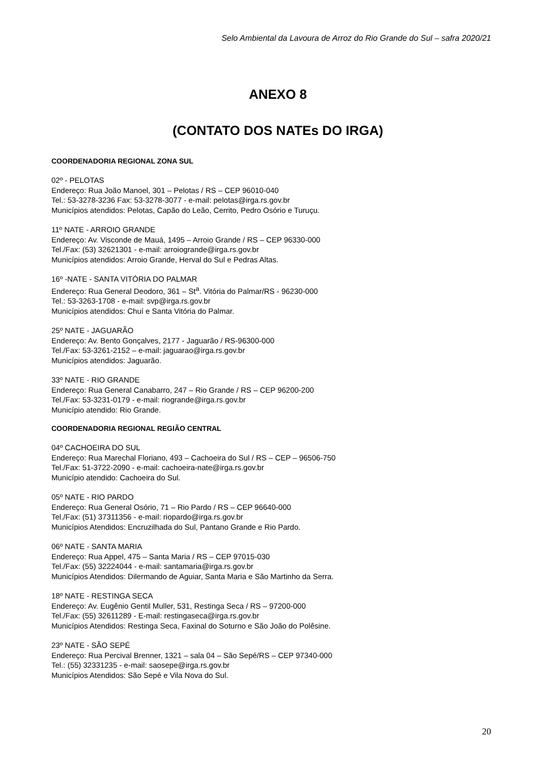Selo Ambiental da Lavoura de Arroz do Rio Grande do Sul – safra 2020/21
ANEXO 8
(CONTATO DOS NATEs DO IRGA)
COORDENADORIA REGIONAL ZONA SUL
02º - PELOTAS
Endereço: Rua João Manoel, 301 – Pelotas / RS – CEP 96010-040
Tel.: 53-3278-3236 Fax: 53-3278-3077 - e-mail: pelotas@irga.rs.gov.br
Municípios atendidos: Pelotas, Capão do Leão, Cerrito, Pedro Osório e Turuçu.
11º NATE - ARROIO GRANDE
Endereço: Av. Visconde de Mauá, 1495 – Arroio Grande / RS – CEP 96330-000
Tel./Fax: (53) 32621301 - e-mail: arroiogrande@irga.rs.gov.br
Municípios atendidos: Arroio Grande, Herval do Sul e Pedras Altas.
16º -NATE - SANTA VITÓRIA DO PALMAR
Endereço: Rua General Deodoro, 361 – St<sup>a</sup>. Vitória do Palmar/RS - 96230-000
Tel.: 53-3263-1708 - e-mail: svp@irga.rs.gov.br
Municípios atendidos: Chuí e Santa Vitória do Palmar.
25º NATE - JAGUARÃO
Endereço: Av. Bento Gonçalves, 2177 - Jaguarão / RS-96300-000
Tel./Fax: 53-3261-2152 – e-mail: jaguarao@irga.rs.gov.br
Municípios atendidos: Jaguarão.
33º NATE - RIO GRANDE
Endereço: Rua General Canabarro, 247 – Rio Grande / RS – CEP 96200-200
Tel./Fax: 53-3231-0179 - e-mail: riogrande@irga.rs.gov.br
Município atendido: Rio Grande.
COORDENADORIA REGIONAL REGIÃO CENTRAL
04º CACHOEIRA DO SUL
Endereço: Rua Marechal Floriano, 493 – Cachoeira do Sul / RS – CEP – 96506-750
Tel./Fax: 51-3722-2090 - e-mail: cachoeira-nate@irga.rs.gov.br
Município atendido: Cachoeira do Sul.
05º NATE - RIO PARDO
Endereço: Rua General Osório, 71 – Rio Pardo / RS – CEP 96640-000
Tel./Fax: (51) 37311356 - e-mail: riopardo@irga.rs.gov.br
Municípios Atendidos: Encruzilhada do Sul, Pantano Grande e Rio Pardo.
06º NATE - SANTA MARIA
Endereço: Rua Appel, 475 – Santa Maria / RS – CEP 97015-030
Tel./Fax: (55) 32224044 - e-mail: santamaria@irga.rs.gov.br
Municípios Atendidos: Dilermando de Aguiar, Santa Maria e São Martinho da Serra.
18º NATE - RESTINGA SECA
Endereço: Av. Eugênio Gentil Muller, 531, Restinga Seca / RS – 97200-000
Tel./Fax: (55) 32611289 - E-mail: restingaseca@irga.rs.gov.br
Municípios Atendidos: Restinga Seca, Faxinal do Soturno e São João do Polêsine.
23º NATE - SÃO SEPÉ
Endereço: Rua Percival Brenner, 1321 – sala 04 – São Sepé/RS – CEP 97340-000
Tel.: (55) 32331235 - e-mail: saosepe@irga.rs.gov.br
Municípios Atendidos: São Sepé e Vila Nova do Sul.
20